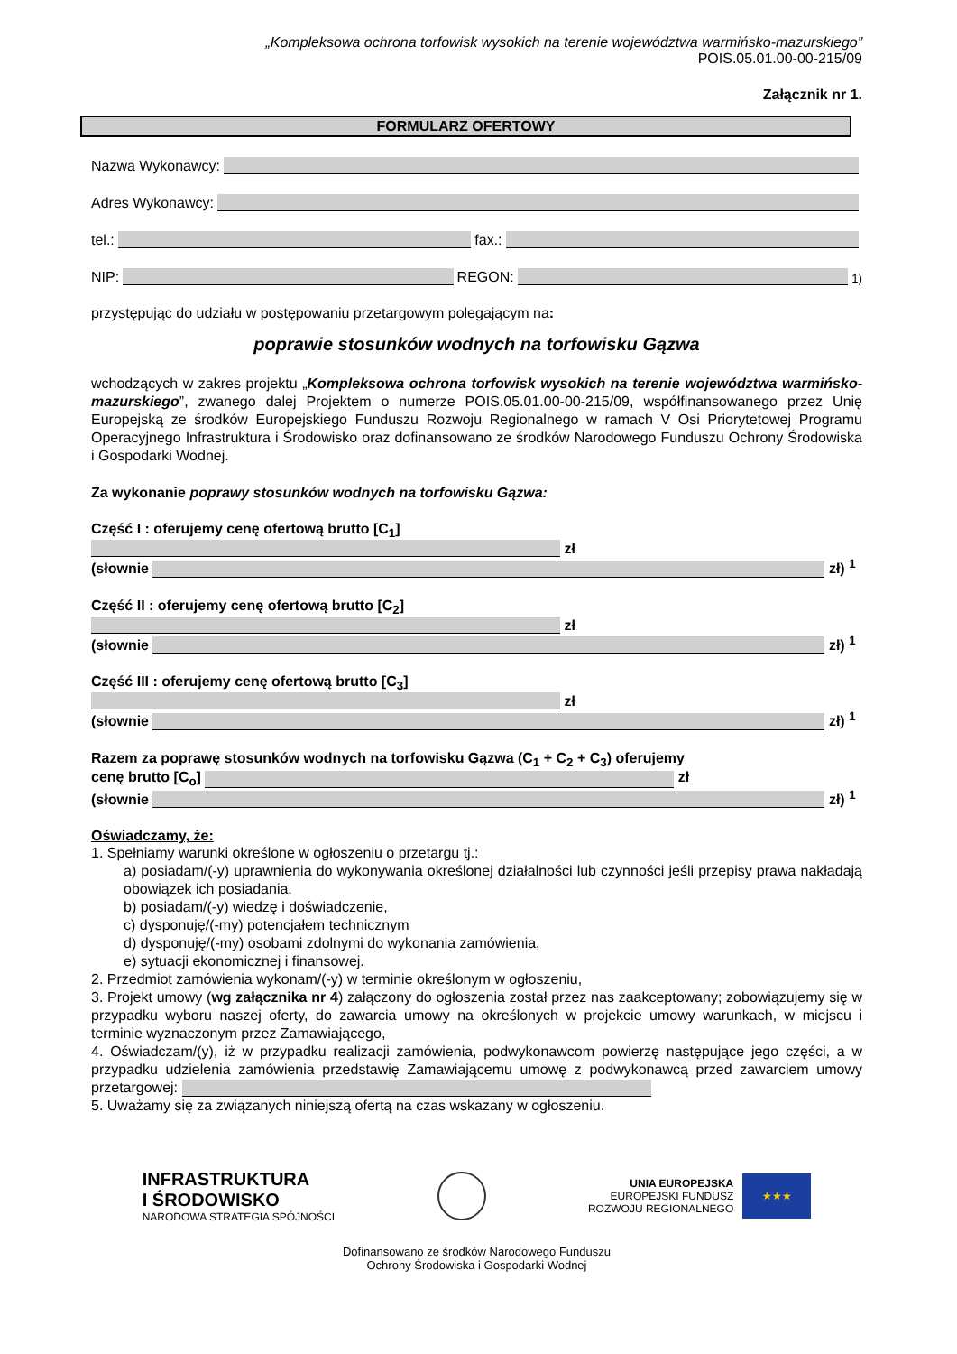„Kompleksowa ochrona torfowisk wysokich na terenie województwa warmińsko-mazurskiego”
POIS.05.01.00-00-215/09
Załącznik nr 1.
FORMULARZ OFERTOWY
Nazwa Wykonawcy:
Adres Wykonawcy:
tel.: fax.:
NIP: REGON: <sup>1)</sup>
przystępując do udziału w postępowaniu przetargowym polegającym na:
poprawie stosunków wodnych na torfowisku Gązwa
wchodzących w zakres projektu „Kompleksowa ochrona torfowisk wysokich na terenie województwa warmińsko-mazurskiego”, zwanego dalej Projektem o numerze POIS.05.01.00-00-215/09, współfinansowanego przez Unię Europejską ze środków Europejskiego Funduszu Rozwoju Regionalnego w ramach V Osi Priorytetowej Programu Operacyjnego Infrastruktura i Środowisko oraz dofinansowano ze środków Narodowego Funduszu Ochrony Środowiska i Gospodarki Wodnej.
Za wykonanie poprawy stosunków wodnych na torfowisku Gązwa:
Część I : oferujemy cenę ofertową brutto [C<sub>1</sub>]
zł
(słownie zł) <sup>1</sup>
Część II : oferujemy cenę ofertową brutto [C<sub>2</sub>]
zł
(słownie zł) <sup>1</sup>
Część III : oferujemy cenę ofertową brutto [C<sub>3</sub>]
zł
(słownie zł) <sup>1</sup>
Razem za poprawę stosunków wodnych na torfowisku Gązwa (C<sub>1</sub> + C<sub>2</sub> + C<sub>3</sub>) oferujemy
cenę brutto [C<sub>o</sub>] zł
(słownie zł) <sup>1</sup>
Oświadczamy, że:
1. Spełniamy warunki określone w ogłoszeniu o przetargu tj.:
a) posiadam/(-y) uprawnienia do wykonywania określonej działalności lub czynności jeśli przepisy prawa nakładają obowiązek ich posiadania,
b) posiadam/(-y) wiedzę i doświadczenie,
c) dysponuję/(-my) potencjałem technicznym
d) dysponuję/(-my) osobami zdolnymi do wykonania zamówienia,
e) sytuacji ekonomicznej i finansowej.
2. Przedmiot zamówienia wykonam/(-y) w terminie określonym w ogłoszeniu,
3. Projekt umowy (wg załącznika nr 4) załączony do ogłoszenia został przez nas zaakceptowany; zobowiązujemy się w przypadku wyboru naszej oferty, do zawarcia umowy na określonych w projekcie umowy warunkach, w miejscu i terminie wyznaczonym przez Zamawiającego,
4. Oświadczam/(y), iż w przypadku realizacji zamówienia, podwykonawcom powierzę następujące jego części, a w przypadku udzielenia zamówienia przedstawię Zamawiającemu umowę z podwykonawcą przed zawarciem umowy przetargowej:
5. Uważamy się za związanych niniejszą ofertą na czas wskazany w ogłoszeniu.
INFRASTRUKTURA
I ŚRODOWISKO
NARODOWA STRATEGIA SPÓJNOŚCI
UNIA EUROPEJSKA
EUROPEJSKI FUNDUSZ
ROZWOJU REGIONALNEGO
★★★
Dofinansowano ze środków Narodowego Funduszu
Ochrony Środowiska i Gospodarki Wodnej